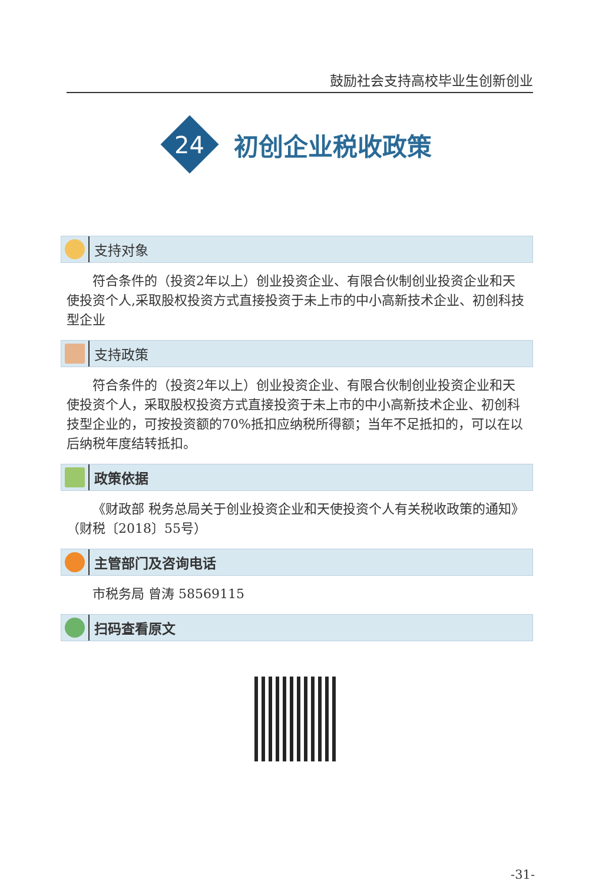鼓励社会支持高校毕业生创新创业
24
初创企业税收政策
支持对象
符合条件的（投资2年以上）创业投资企业、有限合伙制创业投资企业和天使投资个人,采取股权投资方式直接投资于未上市的中小高新技术企业、初创科技型企业
支持政策
符合条件的（投资2年以上）创业投资企业、有限合伙制创业投资企业和天使投资个人，采取股权投资方式直接投资于未上市的中小高新技术企业、初创科技型企业的，可按投资额的70%抵扣应纳税所得额；当年不足抵扣的，可以在以后纳税年度结转抵扣。
政策依据
《财政部 税务总局关于创业投资企业和天使投资个人有关税收政策的通知》（财税〔2018〕55号）
主管部门及咨询电话
市税务局 曾涛 58569115
扫码查看原文
-31-